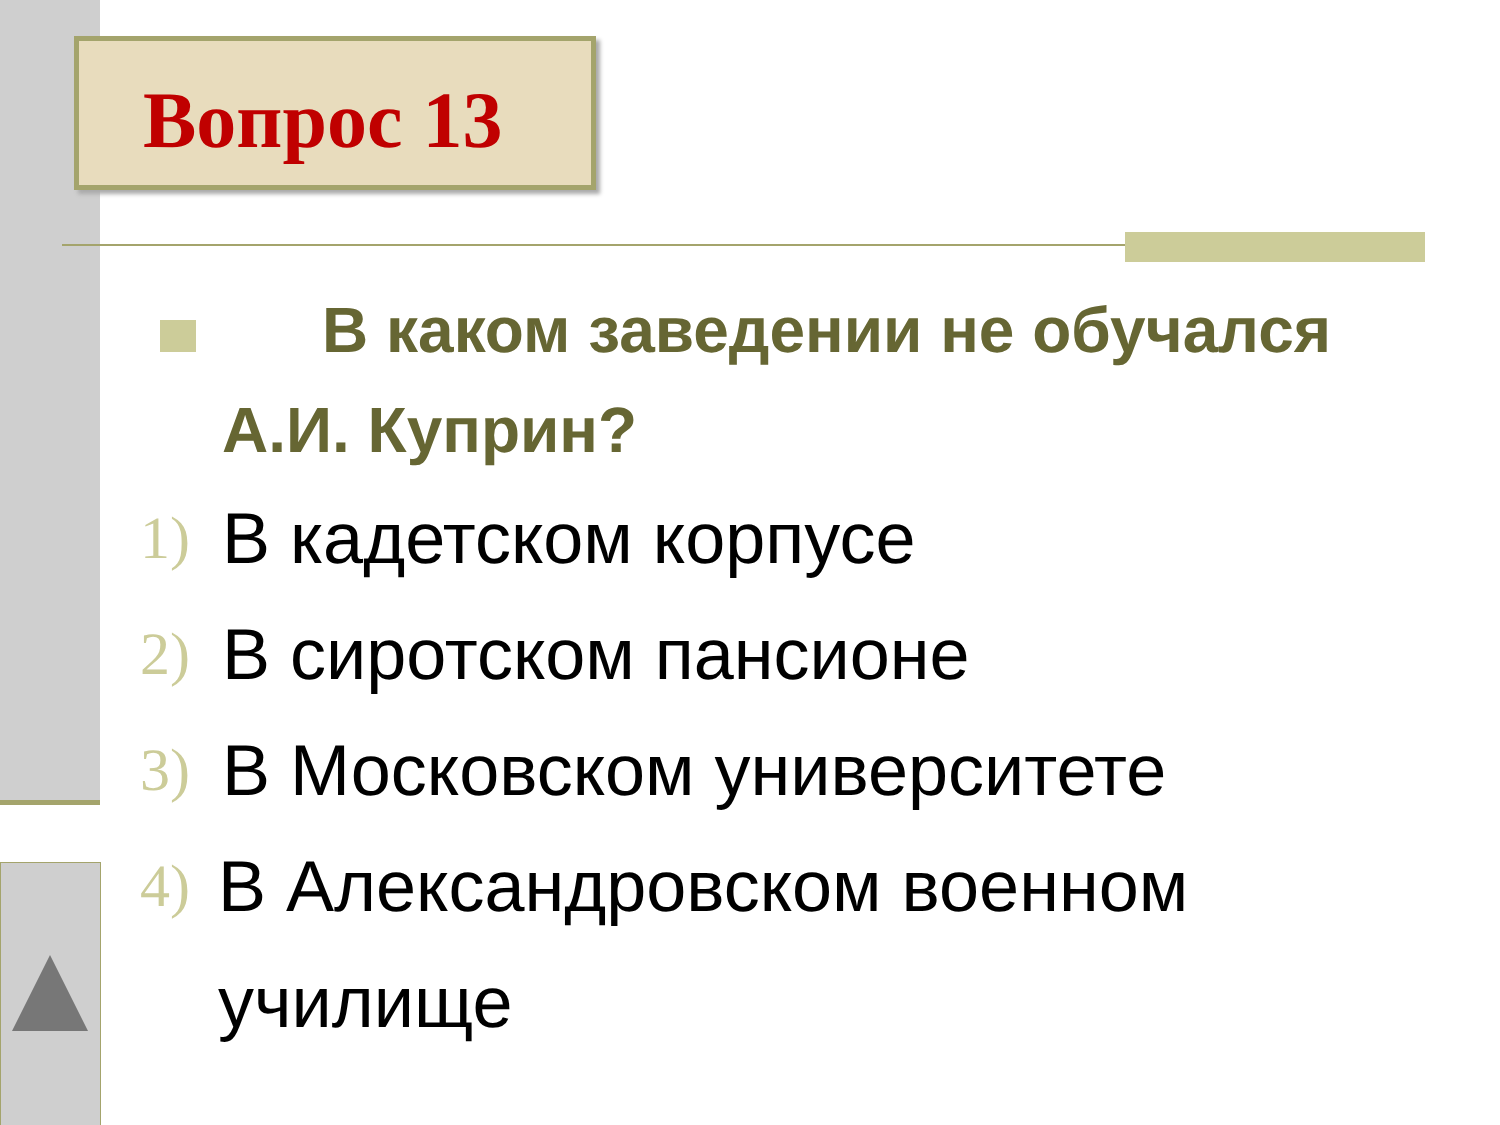Вопрос 13
В каком заведении не обучался А.И. Куприн?
1) В кадетском корпусе
2) В сиротском пансионе
3) В Московском университете
4) В Александровском военном училище